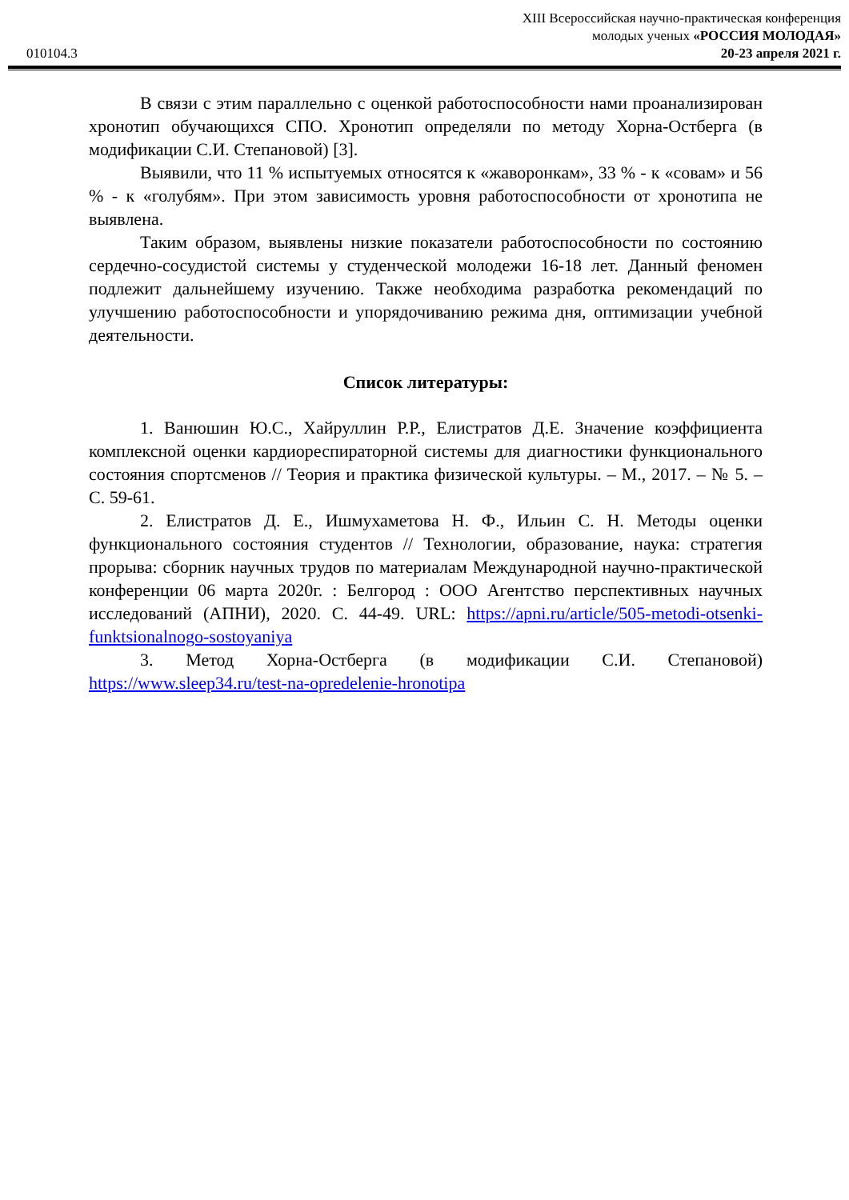010104.3
XIII Всероссийская научно-практическая конференция
молодых ученых «РОССИЯ МОЛОДАЯ»
20-23 апреля 2021 г.
В связи с этим параллельно с оценкой работоспособности нами проанализирован хронотип обучающихся СПО. Хронотип определяли по методу Хорна-Остберга (в модификации С.И. Степановой) [3].
Выявили, что 11 % испытуемых относятся к «жаворонкам», 33 % - к «совам» и 56 % - к «голубям». При этом зависимость уровня работоспособности от хронотипа не выявлена.
Таким образом, выявлены низкие показатели работоспособности по состоянию сердечно-сосудистой системы у студенческой молодежи 16-18 лет. Данный феномен подлежит дальнейшему изучению. Также необходима разработка рекомендаций по улучшению работоспособности и упорядочиванию режима дня, оптимизации учебной деятельности.
Список литературы:
1. Ванюшин Ю.С., Хайруллин Р.Р., Елистратов Д.Е. Значение коэффициента комплексной оценки кардиореспираторной системы для диагностики функционального состояния спортсменов // Теория и практика физической культуры. – М., 2017. – № 5. – С. 59-61.
2. Елистратов Д. Е., Ишмухаметова Н. Ф., Ильин С. Н. Методы оценки функционального состояния студентов // Технологии, образование, наука: стратегия прорыва: сборник научных трудов по материалам Международной научно-практической конференции 06 марта 2020г. : Белгород : ООО Агентство перспективных научных исследований (АПНИ), 2020. С. 44-49. URL: https://apni.ru/article/505-metodi-otsenki-funktsionalnogo-sostoyaniya
3. Метод Хорна-Остберга (в модификации С.И. Степановой) https://www.sleep34.ru/test-na-opredelenie-hronotipa